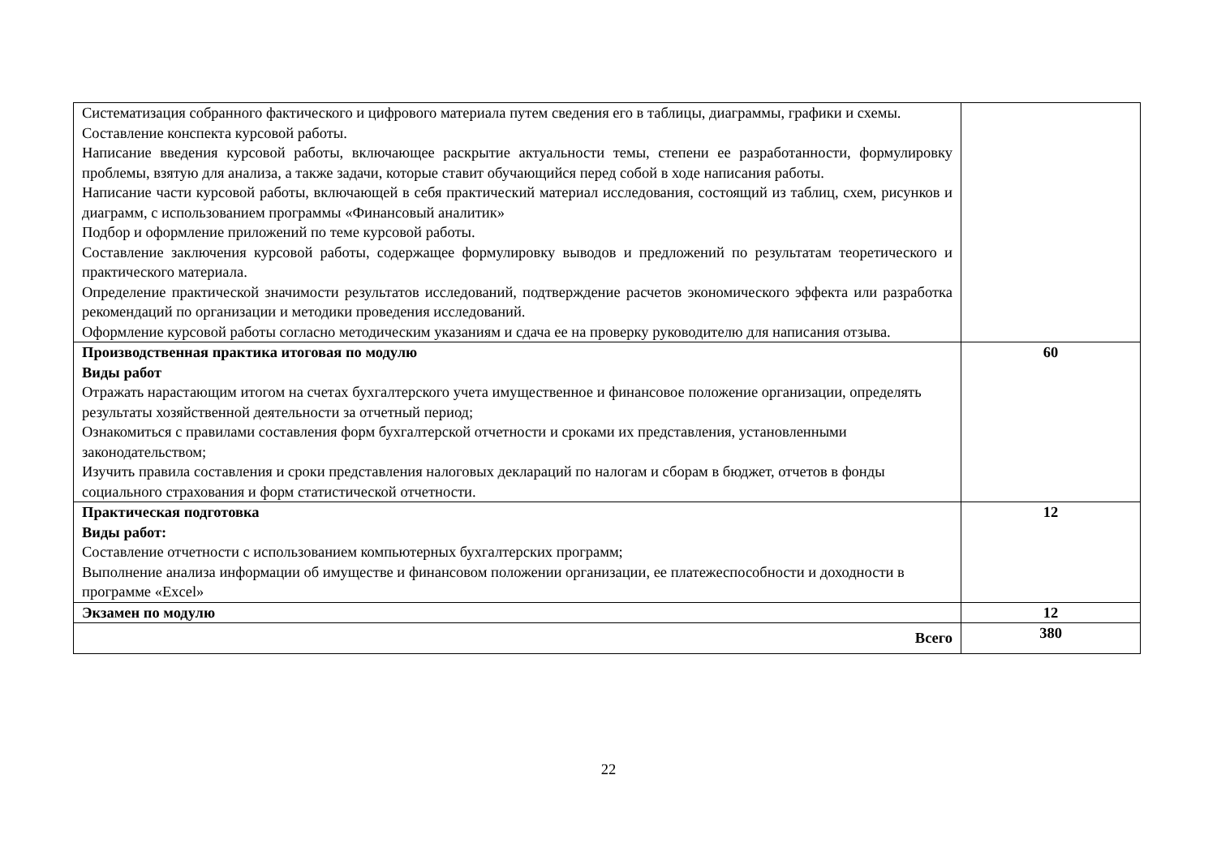| Систематизация собранного фактического и цифрового материала путем сведения его в таблицы, диаграммы, графики и схемы. Составление конспекта курсовой работы. Написание введения курсовой работы, включающее раскрытие актуальности темы, степени ее разработанности, формулировку проблемы, взятую для анализа, а также задачи, которые ставит обучающийся перед собой в ходе написания работы. Написание части курсовой работы, включающей в себя практический материал исследования, состоящий из таблиц, схем, рисунков и диаграмм, с использованием программы «Финансовый аналитик» Подбор и оформление приложений по теме курсовой работы. Составление заключения курсовой работы, содержащее формулировку выводов и предложений по результатам теоретического и практического материала. Определение практической значимости результатов исследований, подтверждение расчетов экономического эффекта или разработка рекомендаций по организации и методики проведения исследований. Оформление курсовой работы согласно методическим указаниям и сдача ее на проверку руководителю для написания отзыва. | |
| Производственная практика итоговая по модулю Виды работ Отражать нарастающим итогом на счетах бухгалтерского учета имущественное и финансовое положение организации, определять результаты хозяйственной деятельности за отчетный период; Ознакомиться с правилами составления форм бухгалтерской отчетности и сроками их представления, установленными законодательством; Изучить правила составления и сроки представления налоговых деклараций по налогам и сборам в бюджет, отчетов в фонды социального страхования и форм статистической отчетности. | 60 |
| Практическая подготовка Виды работ: Составление отчетности с использованием компьютерных бухгалтерских программ; Выполнение анализа информации об имуществе и финансовом положении организации, ее платежеспособности и доходности в программе «Excel» | 12 |
| Экзамен по модулю | 12 |
| Всего | 380 |
22